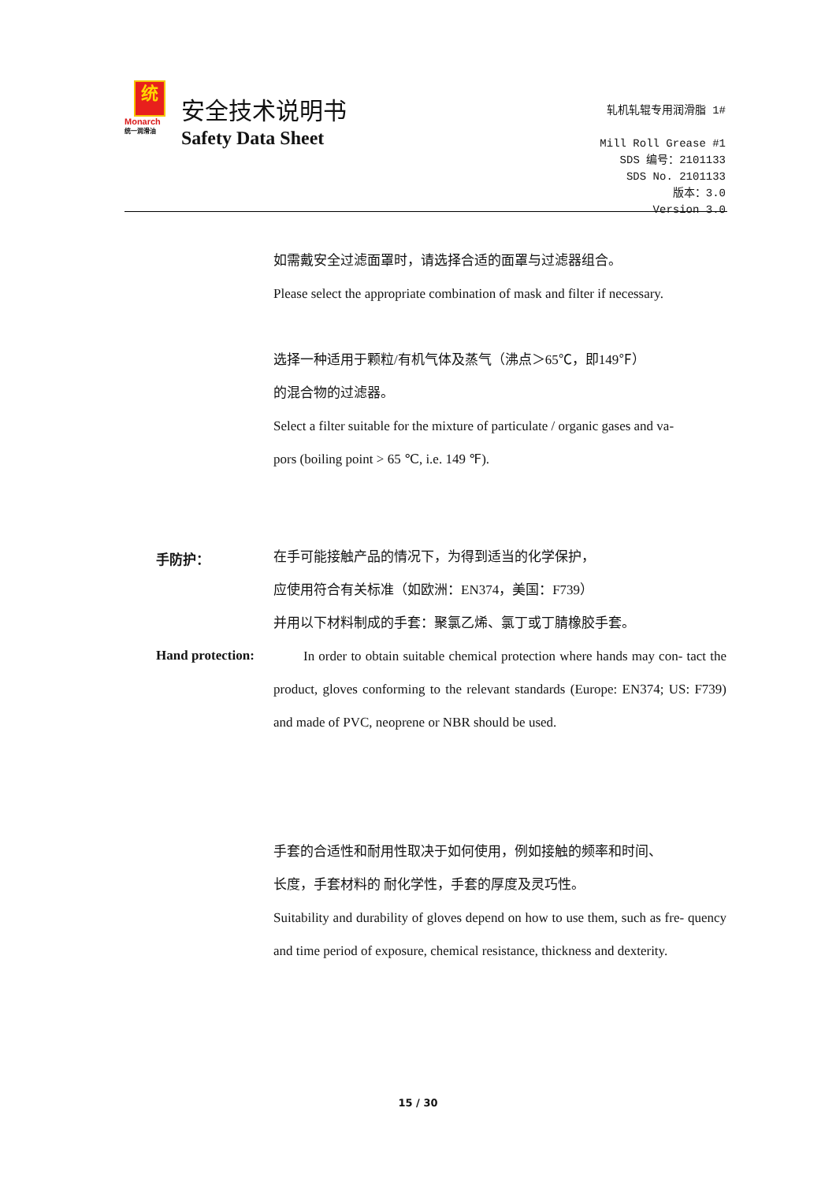统
Monarch
统一润滑油
安全技术说明书
Safety Data Sheet
轧机轧辊专用润滑脂 1#
Mill Roll Grease #1
SDS 编号：2101133
SDS No. 2101133
版本：3.0
Version 3.0
如需戴安全过滤面罩时，请选择合适的面罩与过滤器组合。
Please select the appropriate combination of mask and filter if necessary.
选择一种适用于颗粒/有机气体及蒸气（沸点＞65℃，即149℉）
的混合物的过滤器。
Select a filter suitable for the mixture of particulate / organic gases and va-
pors (boiling point > 65 ℃, i.e. 149 ℉).
手防护：
在手可能接触产品的情况下，为得到适当的化学保护，
应使用符合有关标准（如欧洲：EN374，美国：F739）
并用以下材料制成的手套：聚氯乙烯、氯丁或丁腈橡胶手套。
Hand protection:
In order to obtain suitable chemical protection where hands may con- tact the product, gloves conforming to the relevant standards (Europe: EN374; US: F739) and made of PVC, neoprene or NBR should be used.
手套的合适性和耐用性取决于如何使用，例如接触的频率和时间、
长度，手套材料的 耐化学性，手套的厚度及灵巧性。
Suitability and durability of gloves depend on how to use them, such as fre- quency and time period of exposure, chemical resistance, thickness and dexterity.
15 / 30